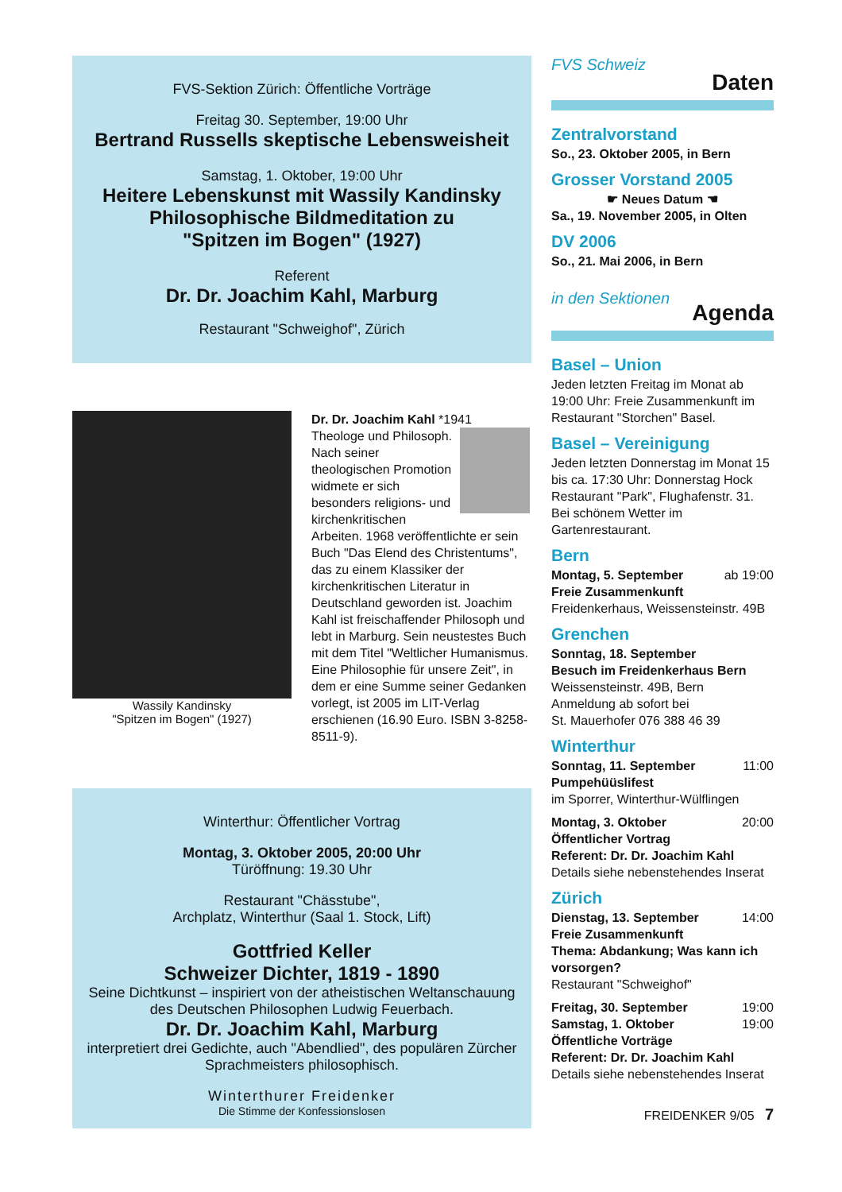FVS-Sektion Zürich: Öffentliche Vorträge
Freitag 30. September, 19:00 Uhr
Bertrand Russells skeptische Lebensweisheit
Samstag, 1. Oktober, 19:00 Uhr
Heitere Lebenskunst mit Wassily Kandinsky
Philosophische Bildmeditation zu
"Spitzen im Bogen" (1927)
Referent
Dr. Dr. Joachim Kahl, Marburg
Restaurant "Schweighof", Zürich
Wassily Kandinsky
"Spitzen im Bogen" (1927)
Dr. Dr. Joachim Kahl *1941
Theologe und Philosoph. Nach seiner theologischen Promotion widmete er sich besonders religions- und kirchenkritischen Arbeiten. 1968 veröffentlichte er sein Buch "Das Elend des Christentums", das zu einem Klassiker der kirchenkritischen Literatur in Deutschland geworden ist. Joachim Kahl ist freischaffender Philosoph und lebt in Marburg. Sein neustestes Buch mit dem Titel "Weltlicher Humanismus. Eine Philosophie für unsere Zeit", in dem er eine Summe seiner Gedanken vorlegt, ist 2005 im LIT-Verlag erschienen (16.90 Euro. ISBN 3-8258-8511-9).
Winterthur: Öffentlicher Vortrag
Montag, 3. Oktober 2005, 20:00 Uhr
Türöffnung: 19.30 Uhr
Restaurant "Chässtube",
Archplatz, Winterthur (Saal 1. Stock, Lift)
Gottfried Keller
Schweizer Dichter, 1819 - 1890
Seine Dichtkunst – inspiriert von der atheistischen Weltanschauung des Deutschen Philosophen Ludwig Feuerbach.
Dr. Dr. Joachim Kahl, Marburg
interpretiert drei Gedichte, auch "Abendlied", des populären Zürcher Sprachmeisters philosophisch.
Winterthurer Freidenker
Die Stimme der Konfessionslosen
FVS Schweiz Daten
Zentralvorstand
So., 23. Oktober 2005, in Bern
Grosser Vorstand 2005
☛ Neues Datum ☚
Sa., 19. November 2005, in Olten
DV 2006
So., 21. Mai 2006, in Bern
in den Sektionen Agenda
Basel – Union
Jeden letzten Freitag im Monat ab 19:00 Uhr: Freie Zusammenkunft im Restaurant "Storchen" Basel.
Basel – Vereinigung
Jeden letzten Donnerstag im Monat 15 bis ca. 17:30 Uhr: Donnerstag Hock Restaurant "Park", Flughafenstr. 31. Bei schönem Wetter im Gartenrestaurant.
Bern
Montag, 5. September ab 19:00
Freie Zusammenkunft
Freidenkerhaus, Weissensteinstr. 49B
Grenchen
Sonntag, 18. September
Besuch im Freidenkerhaus Bern
Weissensteinstr. 49B, Bern
Anmeldung ab sofort bei
St. Mauerhofer 076 388 46 39
Winterthur
Sonntag, 11. September 11:00
Pumpehüüslifest
im Sporrer, Winterthur-Wülflingen
Montag, 3. Oktober 20:00
Öffentlicher Vortrag
Referent: Dr. Dr. Joachim Kahl
Details siehe nebenstehendes Inserat
Zürich
Dienstag, 13. September 14:00
Freie Zusammenkunft
Thema: Abdankung; Was kann ich vorsorgen?
Restaurant "Schweighof"
Freitag, 30. September 19:00
Samstag, 1. Oktober 19:00
Öffentliche Vorträge
Referent: Dr. Dr. Joachim Kahl
Details siehe nebenstehendes Inserat
FREIDENKER 9/05 7